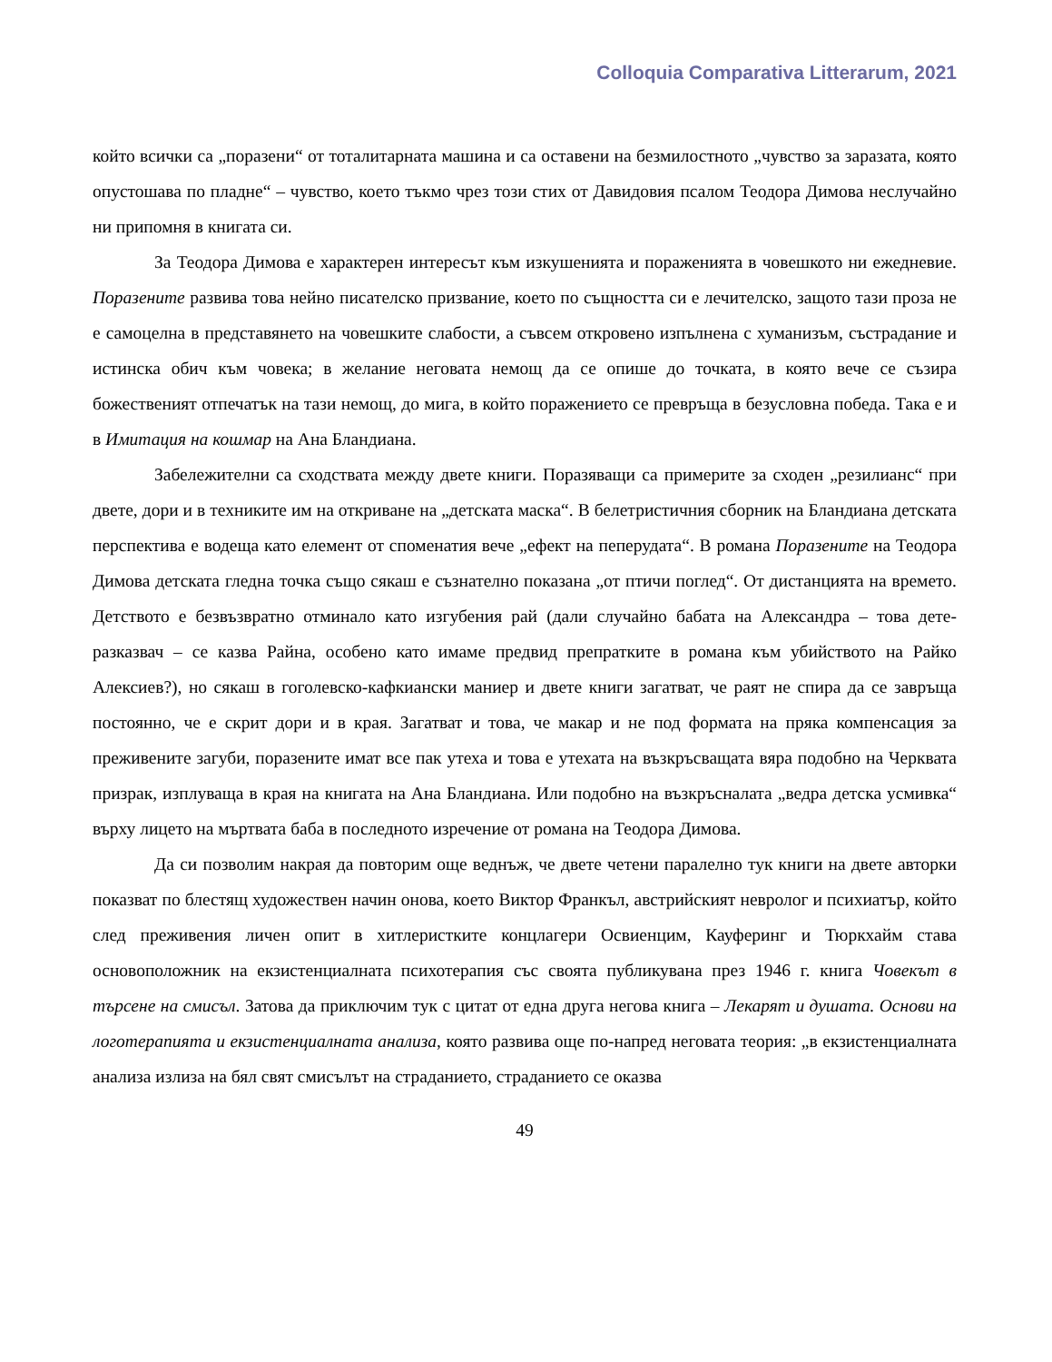Colloquia Comparativa Litterarum, 2021
който всички са „поразени“ от тоталитарната машина и са оставени на безмилостното „чувство за заразата, която опустошава по пладне“ – чувство, което тъкмо чрез този стих от Давидовия псалом Теодора Димова неслучайно ни припомня в книгата си.
За Теодора Димова е характерен интересът към изкушенията и пораженията в човешкото ни ежедневие. Поразените развива това нейно писателско призвание, което по същността си е лечителско, защото тази проза не е самоцелна в представянето на човешките слабости, а съвсем откровено изпълнена с хуманизъм, състрадание и истинска обич към човека; в желание неговата немощ да се опише до точката, в която вече се съзира божественият отпечатък на тази немощ, до мига, в който поражението се превръща в безусловна победа. Така е и в Имитация на кошмар на Ана Бландиана.
Забележителни са сходствата между двете книги. Поразяващи са примерите за сходен „резилианс“ при двете, дори и в техниките им на откриване на „детската маска“. В белетристичния сборник на Бландиана детската перспектива е водеща като елемент от споменатия вече „ефект на пеперудата“. В романа Поразените на Теодора Димова детската гледна точка също сякаш е съзнателно показана „от птичи поглед“. От дистанцията на времето. Детството е безвъзвратно отминало като изгубения рай (дали случайно бабата на Александра – това дете-разказвач – се казва Райна, особено като имаме предвид препратките в романа към убийството на Райко Алексиев?), но сякаш в гоголевско-кафкиански маниер и двете книги загатват, че раят не спира да се завръща постоянно, че е скрит дори и в края. Загатват и това, че макар и не под формата на пряка компенсация за преживените загуби, поразените имат все пак утеха и това е утехата на възкръсващата вяра подобно на Черквата призрак, изплуваща в края на книгата на Ана Бландиана. Или подобно на възкръсналата „ведра детска усмивка“ върху лицето на мъртвата баба в последното изречение от романа на Теодора Димова.
Да си позволим накрая да повторим още веднъж, че двете четени паралелно тук книги на двете авторки показват по блестящ художествен начин онова, което Виктор Франкъл, австрийският невролог и психиатър, който след преживения личен опит в хитлеристките концлагери Освиенцим, Кауферинг и Тюркхайм става основоположник на екзистенциалната психотерапия със своята публикувана през 1946 г. книга Човекът в търсене на смисъл. Затова да приключим тук с цитат от една друга негова книга – Лекарят и душата. Основи на логотерапията и екзистенциалната анализа, която развива още по-напред неговата теория: „в екзистенциалната анализа излиза на бял свят смисълът на страданието, страданието се оказва
49